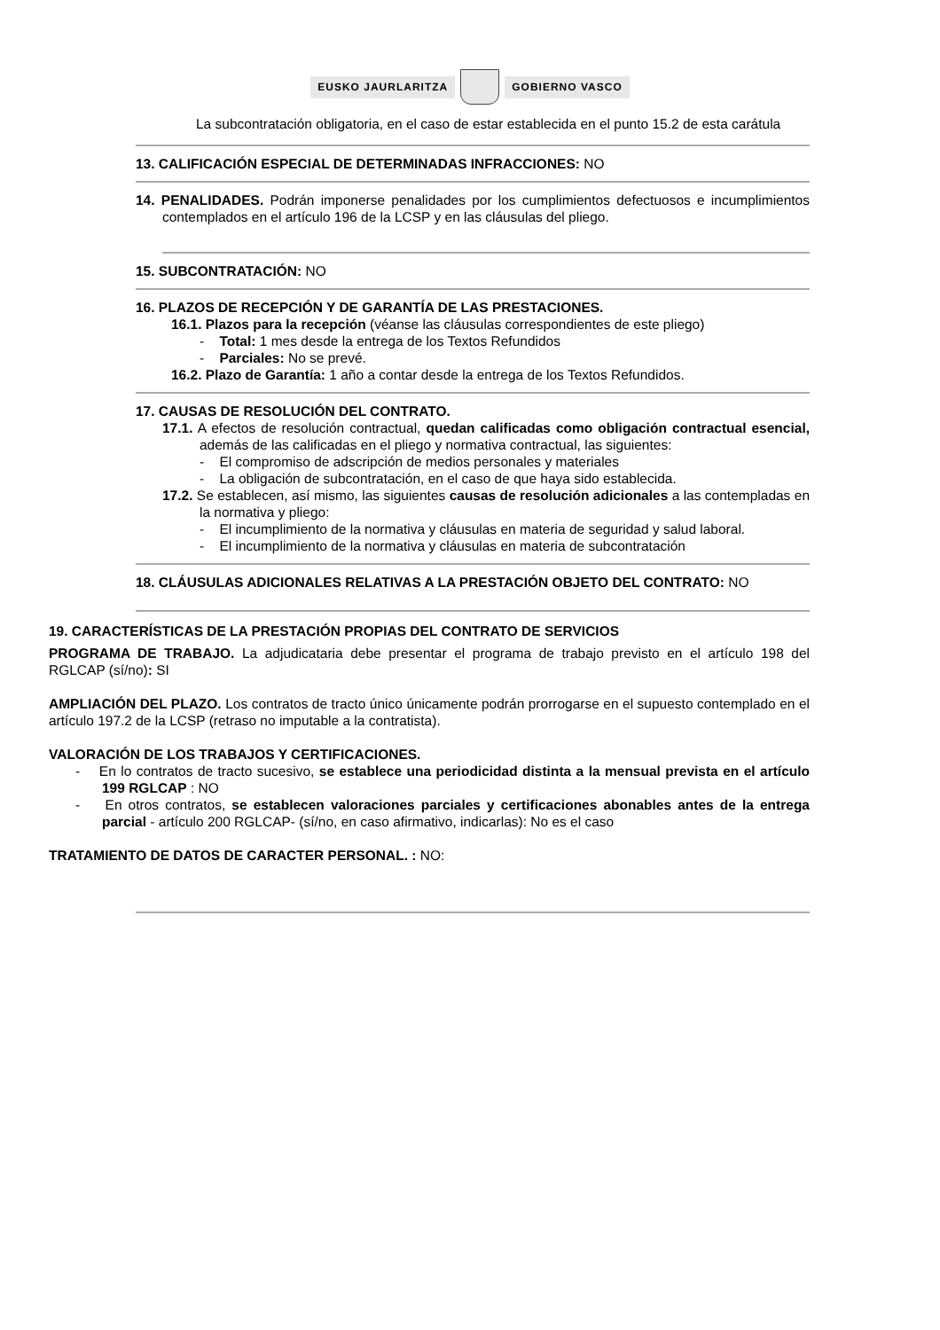EUSKO JAURLARITZA GOBIERNO VASCO
La subcontratación obligatoria, en el caso de estar establecida en el punto 15.2 de esta carátula
13. CALIFICACIÓN ESPECIAL DE DETERMINADAS INFRACCIONES: NO
14. PENALIDADES. Podrán imponerse penalidades por los cumplimientos defectuosos e incumplimientos contemplados en el artículo 196 de la LCSP y en las cláusulas del pliego.
15. SUBCONTRATACIÓN: NO
16. PLAZOS DE RECEPCIÓN Y DE GARANTÍA DE LAS PRESTACIONES.
16.1. Plazos para la recepción (véanse las cláusulas correspondientes de este pliego)
- Total: 1 mes desde la entrega de los Textos Refundidos
- Parciales: No se prevé.
16.2. Plazo de Garantía: 1 año a contar desde la entrega de los Textos Refundidos.
17. CAUSAS DE RESOLUCIÓN DEL CONTRATO.
17.1. A efectos de resolución contractual, quedan calificadas como obligación contractual esencial, además de las calificadas en el pliego y normativa contractual, las siguientes:
- El compromiso de adscripción de medios personales y materiales
- La obligación de subcontratación, en el caso de que haya sido establecida.
17.2. Se establecen, así mismo, las siguientes causas de resolución adicionales a las contempladas en la normativa y pliego:
- El incumplimiento de la normativa y cláusulas en materia de seguridad y salud laboral.
- El incumplimiento de la normativa y cláusulas en materia de subcontratación
18. CLÁUSULAS ADICIONALES RELATIVAS A LA PRESTACIÓN OBJETO DEL CONTRATO: NO
19. CARACTERÍSTICAS DE LA PRESTACIÓN PROPIAS DEL CONTRATO DE SERVICIOS
PROGRAMA DE TRABAJO. La adjudicataria debe presentar el programa de trabajo previsto en el artículo 198 del RGLCAP (sí/no): SI
AMPLIACIÓN DEL PLAZO. Los contratos de tracto único únicamente podrán prorrogarse en el supuesto contemplado en el artículo 197.2 de la LCSP (retraso no imputable a la contratista).
VALORACIÓN DE LOS TRABAJOS Y CERTIFICACIONES.
- En lo contratos de tracto sucesivo, se establece una periodicidad distinta a la mensual prevista en el artículo 199 RGLCAP : NO
- En otros contratos, se establecen valoraciones parciales y certificaciones abonables antes de la entrega parcial - artículo 200 RGLCAP- (sí/no, en caso afirmativo, indicarlas): No es el caso
TRATAMIENTO DE DATOS DE CARACTER PERSONAL. : NO: